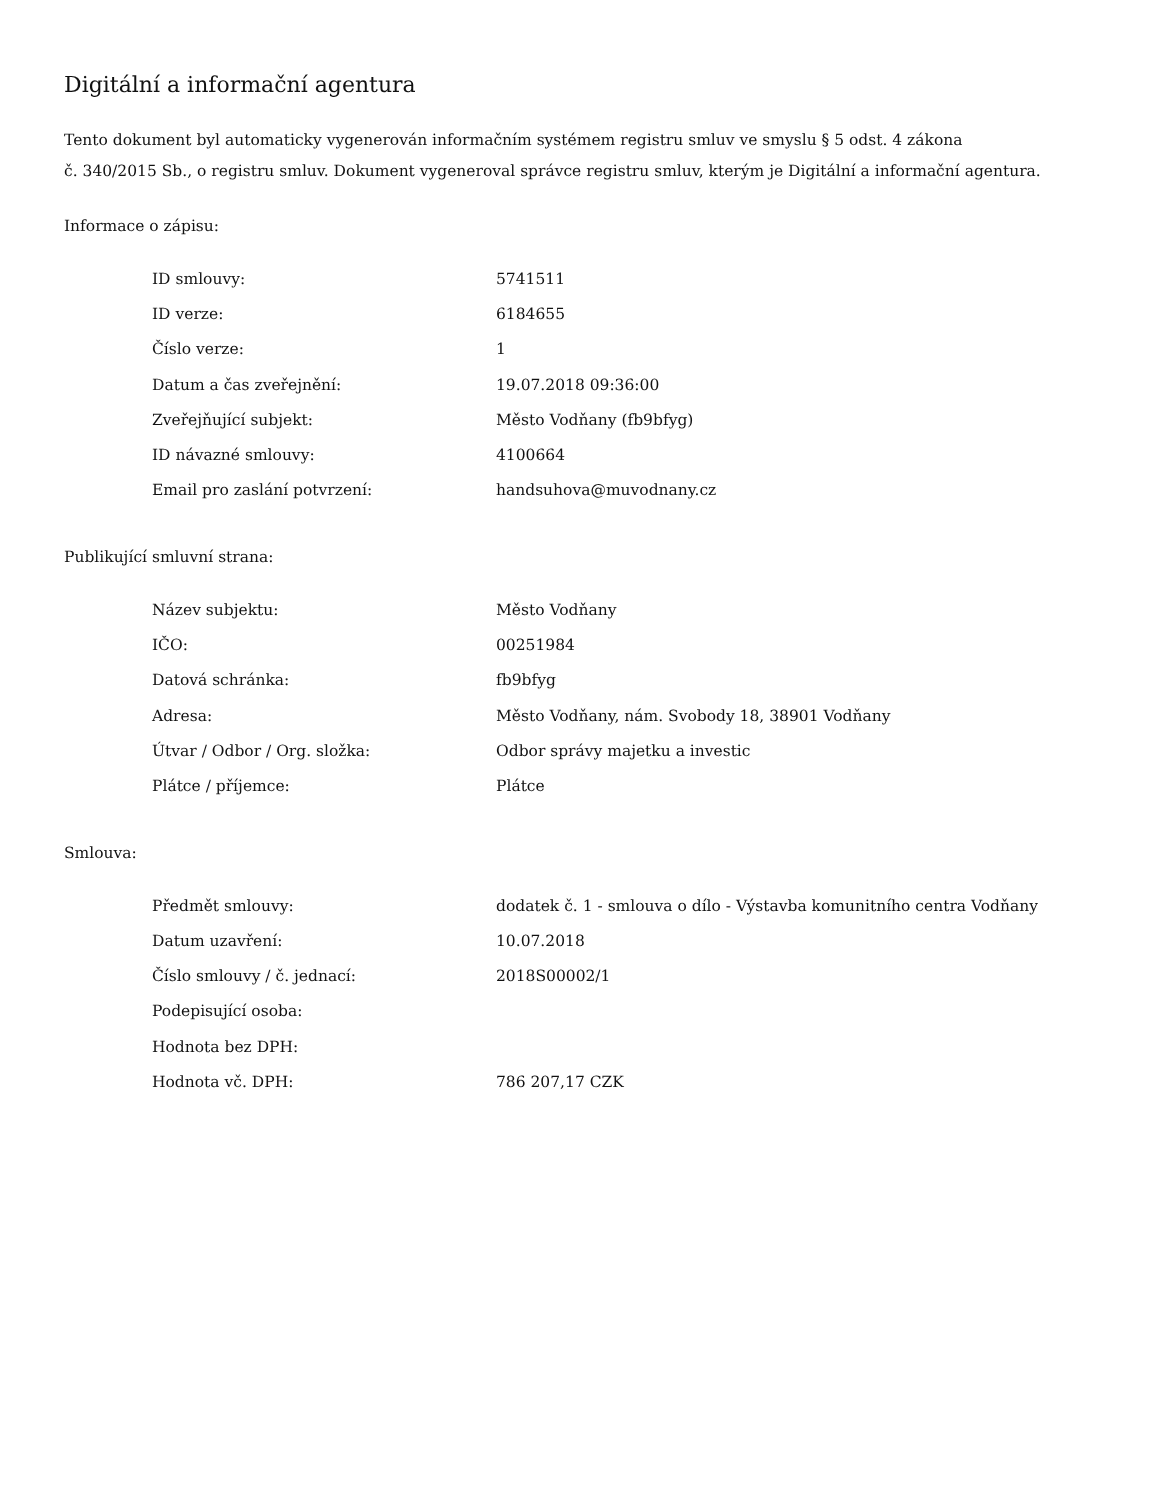Digitální a informační agentura
Tento dokument byl automaticky vygenerován informačním systémem registru smluv ve smyslu § 5 odst. 4 zákona
č. 340/2015 Sb., o registru smluv. Dokument vygeneroval správce registru smluv, kterým je Digitální a informační agentura.
Informace o zápisu:
| ID smlouvy: | 5741511 |
| ID verze: | 6184655 |
| Číslo verze: | 1 |
| Datum a čas zveřejnění: | 19.07.2018 09:36:00 |
| Zveřejňující subjekt: | Město Vodňany (fb9bfyg) |
| ID návazné smlouvy: | 4100664 |
| Email pro zaslání potvrzení: | handsuhova@muvodnany.cz |
Publikující smluvní strana:
| Název subjektu: | Město Vodňany |
| IČO: | 00251984 |
| Datová schránka: | fb9bfyg |
| Adresa: | Město Vodňany, nám. Svobody 18, 38901 Vodňany |
| Útvar / Odbor / Org. složka: | Odbor správy majetku a investic |
| Plátce / příjemce: | Plátce |
Smlouva:
| Předmět smlouvy: | dodatek č. 1 - smlouva o dílo - Výstavba komunitního centra Vodňany |
| Datum uzavření: | 10.07.2018 |
| Číslo smlouvy / č. jednací: | 2018S00002/1 |
| Podepisující osoba: | |
| Hodnota bez DPH: | |
| Hodnota vč. DPH: | 786 207,17 CZK |